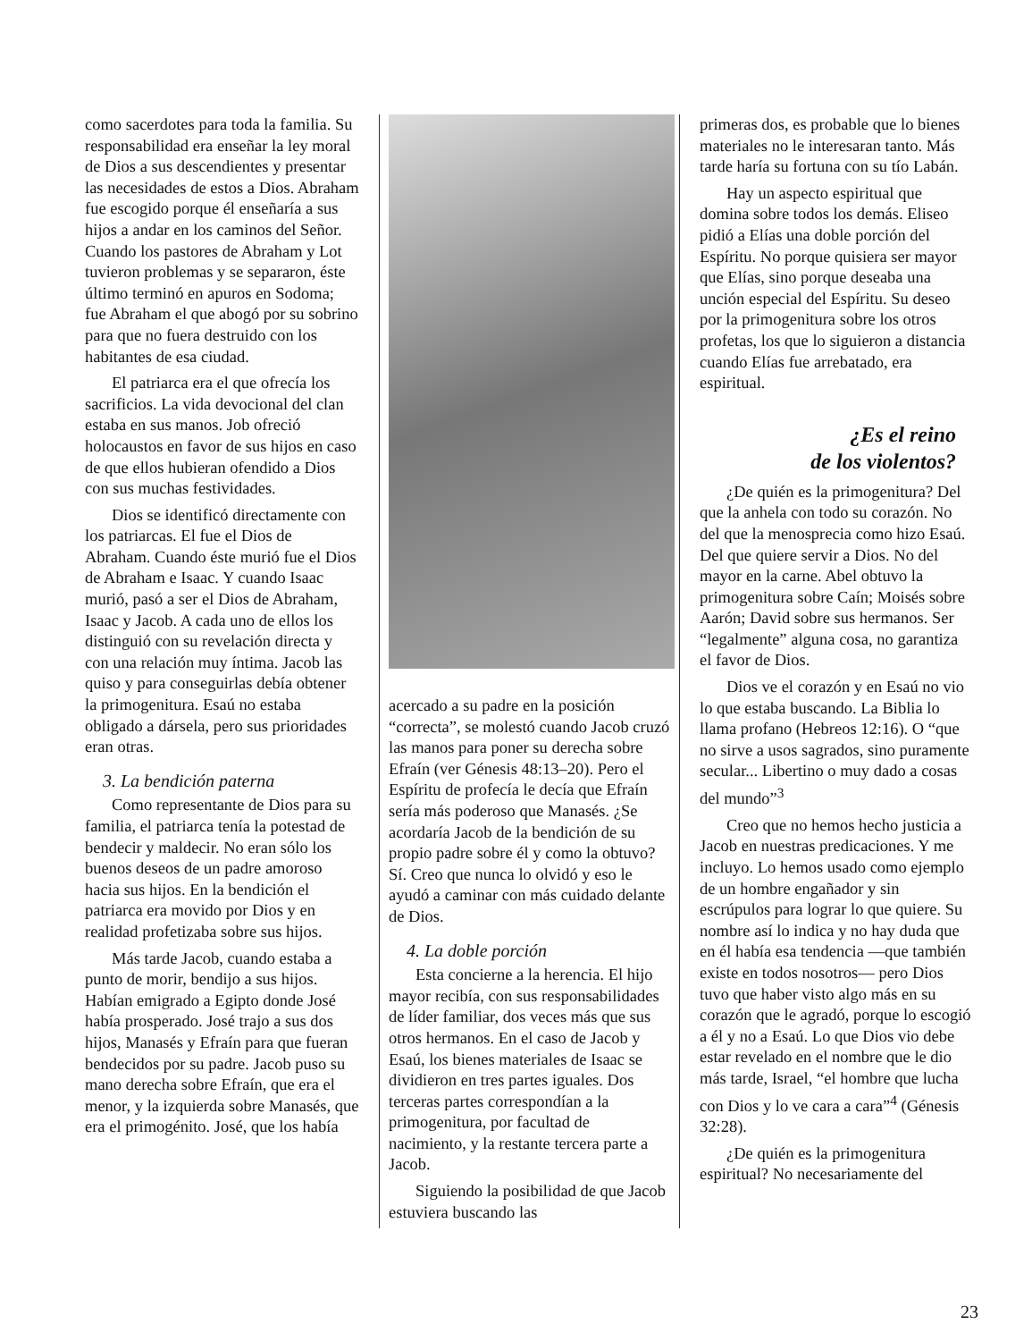como sacerdotes para toda la familia. Su responsabilidad era enseñar la ley moral de Dios a sus descendientes y presentar las necesidades de estos a Dios. Abraham fue escogido porque él enseñaría a sus hijos a andar en los caminos del Señor. Cuando los pastores de Abraham y Lot tuvieron problemas y se separaron, éste último terminó en apuros en Sodoma; fue Abraham el que abogó por su sobrino para que no fuera destruido con los habitantes de esa ciudad.
El patriarca era el que ofrecía los sacrificios. La vida devocional del clan estaba en sus manos. Job ofreció holocaustos en favor de sus hijos en caso de que ellos hubieran ofendido a Dios con sus muchas festividades.
Dios se identificó directamente con los patriarcas. El fue el Dios de Abraham. Cuando éste murió fue el Dios de Abraham e Isaac. Y cuando Isaac murió, pasó a ser el Dios de Abraham, Isaac y Jacob. A cada uno de ellos los distinguió con su revelación directa y con una relación muy íntima. Jacob las quiso y para conseguirlas debía obtener la primogenitura. Esaú no estaba obligado a dársela, pero sus prioridades eran otras.
3. La bendición paterna
Como representante de Dios para su familia, el patriarca tenía la potestad de bendecir y maldecir. No eran sólo los buenos deseos de un padre amoroso hacia sus hijos. En la bendición el patriarca era movido por Dios y en realidad profetizaba sobre sus hijos.
Más tarde Jacob, cuando estaba a punto de morir, bendijo a sus hijos. Habían emigrado a Egipto donde José había prosperado. José trajo a sus dos hijos, Manasés y Efraín para que fueran bendecidos por su padre. Jacob puso su mano derecha sobre Efraín, que era el menor, y la izquierda sobre Manasés, que era el primogénito. José, que los había
acercado a su padre en la posición “correcta”, se molestó cuando Jacob cruzó las manos para poner su derecha sobre Efraín (ver Génesis 48:13–20). Pero el Espíritu de profecía le decía que Efraín sería más poderoso que Manasés. ¿Se acordaría Jacob de la bendición de su propio padre sobre él y como la obtuvo? Sí. Creo que nunca lo olvidó y eso le ayudó a caminar con más cuidado delante de Dios.
4. La doble porción
Esta concierne a la herencia. El hijo mayor recibía, con sus responsabilidades de líder familiar, dos veces más que sus otros hermanos. En el caso de Jacob y Esaú, los bienes materiales de Isaac se dividieron en tres partes iguales. Dos terceras partes correspondían a la primogenitura, por facultad de nacimiento, y la restante tercera parte a Jacob.
Siguiendo la posibilidad de que Jacob estuviera buscando las
primeras dos, es probable que lo bienes materiales no le interesaran tanto. Más tarde haría su fortuna con su tío Labán.
Hay un aspecto espiritual que domina sobre todos los demás. Eliseo pidió a Elías una doble porción del Espíritu. No porque quisiera ser mayor que Elías, sino porque deseaba una unción especial del Espíritu. Su deseo por la primogenitura sobre los otros profetas, los que lo siguieron a distancia cuando Elías fue arrebatado, era espiritual.
¿Es el reino
de los violentos?
¿De quién es la primogenitura? Del que la anhela con todo su corazón. No del que la menosprecia como hizo Esaú. Del que quiere servir a Dios. No del mayor en la carne. Abel obtuvo la primogenitura sobre Caín; Moisés sobre Aarón; David sobre sus hermanos. Ser “legalmente” alguna cosa, no garantiza el favor de Dios.
Dios ve el corazón y en Esaú no vio lo que estaba buscando. La Biblia lo llama profano (Hebreos 12:16). O “que no sirve a usos sagrados, sino puramente secular... Libertino o muy dado a cosas del mundo”<sup>3</sup>
Creo que no hemos hecho justicia a Jacob en nuestras predicaciones. Y me incluyo. Lo hemos usado como ejemplo de un hombre engañador y sin escrúpulos para lograr lo que quiere. Su nombre así lo indica y no hay duda que en él había esa tendencia —que también existe en todos nosotros— pero Dios tuvo que haber visto algo más en su corazón que le agradó, porque lo escogió a él y no a Esaú. Lo que Dios vio debe estar revelado en el nombre que le dio más tarde, Israel, “el hombre que lucha con Dios y lo ve cara a cara”<sup>4</sup> (Génesis 32:28).
¿De quién es la primogenitura espiritual? No necesariamente del
23